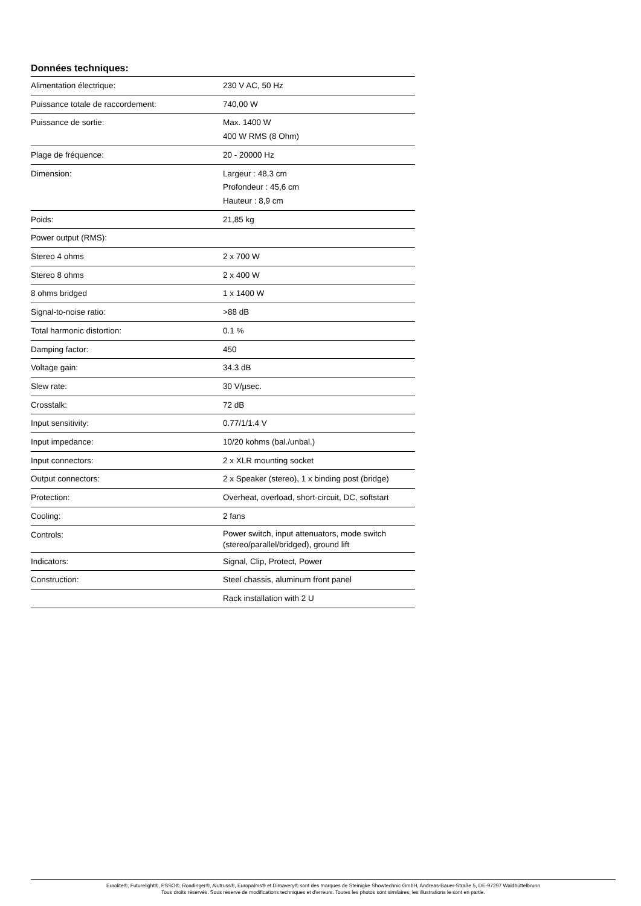Données techniques:
| Alimentation électrique: | 230 V AC, 50 Hz |
| Puissance totale de raccordement: | 740,00 W |
| Puissance de sortie: | Max. 1400 W 400 W RMS (8 Ohm) |
| Plage de fréquence: | 20 - 20000 Hz |
| Dimension: | Largeur : 48,3 cm Profondeur : 45,6 cm Hauteur : 8,9 cm |
| Poids: | 21,85 kg |
| Power output (RMS): | |
| Stereo 4 ohms | 2 x 700 W |
| Stereo 8 ohms | 2 x 400 W |
| 8 ohms bridged | 1 x 1400 W |
| Signal-to-noise ratio: | >88 dB |
| Total harmonic distortion: | 0.1 % |
| Damping factor: | 450 |
| Voltage gain: | 34.3 dB |
| Slew rate: | 30 V/µsec. |
| Crosstalk: | 72 dB |
| Input sensitivity: | 0.77/1/1.4 V |
| Input impedance: | 10/20 kohms (bal./unbal.) |
| Input connectors: | 2 x XLR mounting socket |
| Output connectors: | 2 x Speaker (stereo), 1 x binding post (bridge) |
| Protection: | Overheat, overload, short-circuit, DC, softstart |
| Cooling: | 2 fans |
| Controls: | Power switch, input attenuators, mode switch (stereo/parallel/bridged), ground lift |
| Indicators: | Signal, Clip, Protect, Power |
| Construction: | Steel chassis, aluminum front panel |
| | Rack installation with 2 U |
Eurolite®, Futurelight®, PSSO®, Roadinger®, Alutruss®, Europalms® et Dimavery® sont des marques de Steinigke Showtechnic GmbH, Andreas-Bauer-Straße 5, DE-97297 Waldbüttelbrunn
Tous droits réservés. Sous réserve de modifications techniques et d'erreurs. Toutes les photos sont similaires, les illustrations le sont en partie.